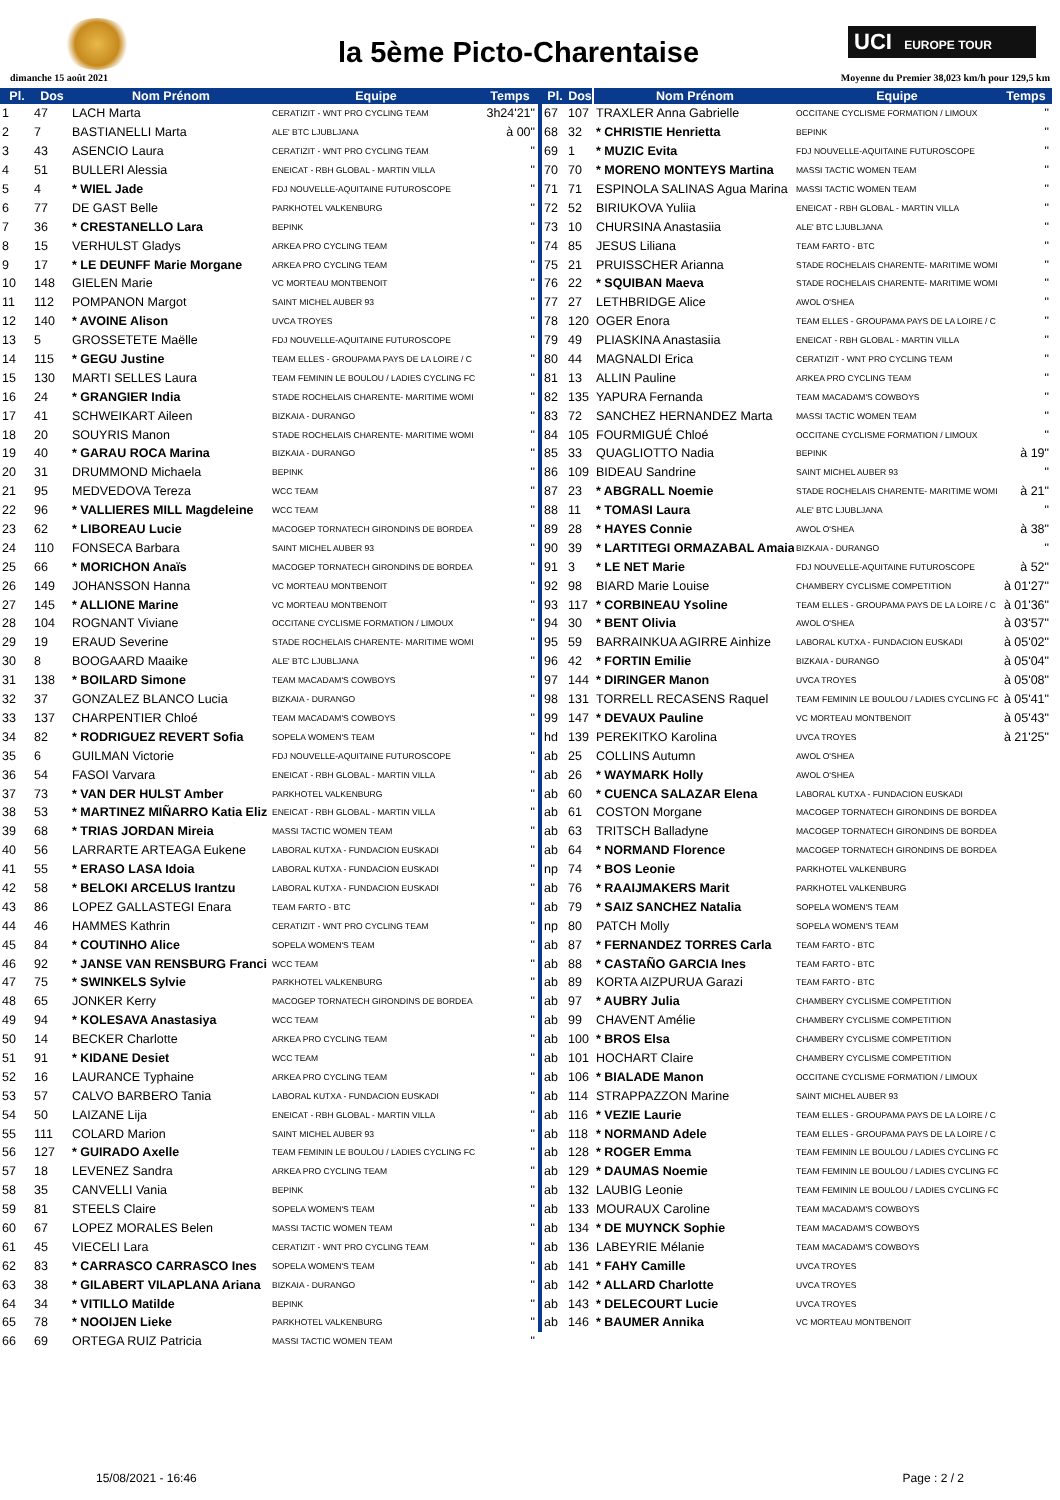la 5ème Picto-Charentaise
UCI EUROPE TOUR
dimanche 15 août 2021
Moyenne du Premier 38,023 km/h pour 129,5 km
| Pl. | Dos | Nom Prénom | Equipe | Temps |
| --- | --- | --- | --- | --- |
| 1 | 47 | LACH Marta | CERATIZIT - WNT PRO CYCLING TEAM | 3h24'21" |
| 2 | 7 | BASTIANELLI Marta | ALE' BTC LJUBLJANA | à 00" |
| 3 | 43 | ASENCIO Laura | CERATIZIT - WNT PRO CYCLING TEAM | " |
| 4 | 51 | BULLERI Alessia | ENEICAT - RBH GLOBAL - MARTIN VILLA | " |
| 5 | 4 | * WIEL Jade | FDJ NOUVELLE-AQUITAINE FUTUROSCOPE | " |
| 6 | 77 | DE GAST Belle | PARKHOTEL VALKENBURG | " |
| 7 | 36 | * CRESTANELLO Lara | BEPINK | " |
| 8 | 15 | VERHULST Gladys | ARKEA PRO CYCLING TEAM | " |
| 9 | 17 | * LE DEUNFF Marie Morgane | ARKEA PRO CYCLING TEAM | " |
| 10 | 148 | GIELEN Marie | VC MORTEAU MONTBENOIT | " |
| 11 | 112 | POMPANON Margot | SAINT MICHEL AUBER 93 | " |
| 12 | 140 | * AVOINE Alison | UVCA TROYES | " |
| 13 | 5 | GROSSETETE Maëlle | FDJ NOUVELLE-AQUITAINE FUTUROSCOPE | " |
| 14 | 115 | * GEGU Justine | TEAM ELLES - GROUPAMA PAYS DE LA LOIRE / C | " |
| 15 | 130 | MARTI SELLES Laura | TEAM FEMININ LE BOULOU / LADIES CYCLING FC | " |
| 16 | 24 | * GRANGIER India | STADE ROCHELAIS CHARENTE- MARITIME WOMI | " |
| 17 | 41 | SCHWEIKART Aileen | BIZKAIA - DURANGO | " |
| 18 | 20 | SOUYRIS Manon | STADE ROCHELAIS CHARENTE- MARITIME WOMI | " |
| 19 | 40 | * GARAU ROCA Marina | BIZKAIA - DURANGO | " |
| 20 | 31 | DRUMMOND Michaela | BEPINK | " |
| 21 | 95 | MEDVEDOVA Tereza | WCC TEAM | " |
| 22 | 96 | * VALLIERES MILL Magdeleine | WCC TEAM | " |
| 23 | 62 | * LIBOREAU Lucie | MACOGEP TORNATECH GIRONDINS DE BORDEA | " |
| 24 | 110 | FONSECA Barbara | SAINT MICHEL AUBER 93 | " |
| 25 | 66 | * MORICHON Anaïs | MACOGEP TORNATECH GIRONDINS DE BORDEA | " |
| 26 | 149 | JOHANSSON Hanna | VC MORTEAU MONTBENOIT | " |
| 27 | 145 | * ALLIONE Marine | VC MORTEAU MONTBENOIT | " |
| 28 | 104 | ROGNANT Viviane | OCCITANE CYCLISME FORMATION / LIMOUX | " |
| 29 | 19 | ERAUD Severine | STADE ROCHELAIS CHARENTE- MARITIME WOMI | " |
| 30 | 8 | BOOGAARD Maaike | ALE' BTC LJUBLJANA | " |
| 31 | 138 | * BOILARD Simone | TEAM MACADAM'S COWBOYS | " |
| 32 | 37 | GONZALEZ BLANCO Lucia | BIZKAIA - DURANGO | " |
| 33 | 137 | CHARPENTIER Chloé | TEAM MACADAM'S COWBOYS | " |
| 34 | 82 | * RODRIGUEZ REVERT Sofia | SOPELA WOMEN'S TEAM | " |
| 35 | 6 | GUILMAN Victorie | FDJ NOUVELLE-AQUITAINE FUTUROSCOPE | " |
| 36 | 54 | FASOI Varvara | ENEICAT - RBH GLOBAL - MARTIN VILLA | " |
| 37 | 73 | * VAN DER HULST Amber | PARKHOTEL VALKENBURG | " |
| 38 | 53 | * MARTINEZ MIÑARRO Katia Eliz | ENEICAT - RBH GLOBAL - MARTIN VILLA | " |
| 39 | 68 | * TRIAS JORDAN Mireia | MASSI TACTIC WOMEN TEAM | " |
| 40 | 56 | LARRARTE ARTEAGA Eukene | LABORAL KUTXA - FUNDACION EUSKADI | " |
| 41 | 55 | * ERASO LASA Idoia | LABORAL KUTXA - FUNDACION EUSKADI | " |
| 42 | 58 | * BELOKI ARCELUS Irantzu | LABORAL KUTXA - FUNDACION EUSKADI | " |
| 43 | 86 | LOPEZ GALLASTEGI Enara | TEAM FARTO - BTC | " |
| 44 | 46 | HAMMES Kathrin | CERATIZIT - WNT PRO CYCLING TEAM | " |
| 45 | 84 | * COUTINHO Alice | SOPELA WOMEN'S TEAM | " |
| 46 | 92 | * JANSE VAN RENSBURG Franci | WCC TEAM | " |
| 47 | 75 | * SWINKELS Sylvie | PARKHOTEL VALKENBURG | " |
| 48 | 65 | JONKER Kerry | MACOGEP TORNATECH GIRONDINS DE BORDEA | " |
| 49 | 94 | * KOLESAVA Anastasiya | WCC TEAM | " |
| 50 | 14 | BECKER Charlotte | ARKEA PRO CYCLING TEAM | " |
| 51 | 91 | * KIDANE Desiet | WCC TEAM | " |
| 52 | 16 | LAURANCE Typhaine | ARKEA PRO CYCLING TEAM | " |
| 53 | 57 | CALVO BARBERO Tania | LABORAL KUTXA - FUNDACION EUSKADI | " |
| 54 | 50 | LAIZANE Lija | ENEICAT - RBH GLOBAL - MARTIN VILLA | " |
| 55 | 111 | COLARD Marion | SAINT MICHEL AUBER 93 | " |
| 56 | 127 | * GUIRADO Axelle | TEAM FEMININ LE BOULOU / LADIES CYCLING FC | " |
| 57 | 18 | LEVENEZ Sandra | ARKEA PRO CYCLING TEAM | " |
| 58 | 35 | CANVELLI Vania | BEPINK | " |
| 59 | 81 | STEELS Claire | SOPELA WOMEN'S TEAM | " |
| 60 | 67 | LOPEZ MORALES Belen | MASSI TACTIC WOMEN TEAM | " |
| 61 | 45 | VIECELI Lara | CERATIZIT - WNT PRO CYCLING TEAM | " |
| 62 | 83 | * CARRASCO CARRASCO Ines | SOPELA WOMEN'S TEAM | " |
| 63 | 38 | * GILABERT VILAPLANA Ariana | BIZKAIA - DURANGO | " |
| 64 | 34 | * VITILLO Matilde | BEPINK | " |
| 65 | 78 | * NOOIJEN Lieke | PARKHOTEL VALKENBURG | " |
| 66 | 69 | ORTEGA RUIZ Patricia | MASSI TACTIC WOMEN TEAM | " |
| Pl. | Dos | Nom Prénom | Equipe | Temps |
| --- | --- | --- | --- | --- |
| 67 | 107 | TRAXLER Anna Gabrielle | OCCITANE CYCLISME FORMATION / LIMOUX | " |
| 68 | 32 | * CHRISTIE Henrietta | BEPINK | " |
| 69 | 1 | * MUZIC Evita | FDJ NOUVELLE-AQUITAINE FUTUROSCOPE | " |
| 70 | 70 | * MORENO MONTEYS Martina | MASSI TACTIC WOMEN TEAM | " |
| 71 | 71 | ESPINOLA SALINAS Agua Marina | MASSI TACTIC WOMEN TEAM | " |
| 72 | 52 | BIRIUKOVA Yuliia | ENEICAT - RBH GLOBAL - MARTIN VILLA | " |
| 73 | 10 | CHURSINA Anastasiia | ALE' BTC LJUBLJANA | " |
| 74 | 85 | JESUS Liliana | TEAM FARTO - BTC | " |
| 75 | 21 | PRUISSCHER Arianna | STADE ROCHELAIS CHARENTE- MARITIME WOMI | " |
| 76 | 22 | * SQUIBAN Maeva | STADE ROCHELAIS CHARENTE- MARITIME WOMI | " |
| 77 | 27 | LETHBRIDGE Alice | AWOL O'SHEA | " |
| 78 | 120 | OGER Enora | TEAM ELLES - GROUPAMA PAYS DE LA LOIRE / C | " |
| 79 | 49 | PLIASKINA Anastasiia | ENEICAT - RBH GLOBAL - MARTIN VILLA | " |
| 80 | 44 | MAGNALDI Erica | CERATIZIT - WNT PRO CYCLING TEAM | " |
| 81 | 13 | ALLIN Pauline | ARKEA PRO CYCLING TEAM | " |
| 82 | 135 | YAPURA Fernanda | TEAM MACADAM'S COWBOYS | " |
| 83 | 72 | SANCHEZ HERNANDEZ Marta | MASSI TACTIC WOMEN TEAM | " |
| 84 | 105 | FOURMIGUÉ Chloé | OCCITANE CYCLISME FORMATION / LIMOUX | " |
| 85 | 33 | QUAGLIOTTO Nadia | BEPINK | à 19" |
| 86 | 109 | BIDEAU Sandrine | SAINT MICHEL AUBER 93 | " |
| 87 | 23 | * ABGRALL Noemie | STADE ROCHELAIS CHARENTE- MARITIME WOMI | à 21" |
| 88 | 11 | * TOMASI Laura | ALE' BTC LJUBLJANA | " |
| 89 | 28 | * HAYES Connie | AWOL O'SHEA | à 38" |
| 90 | 39 | * LARTITEGI ORMAZABAL Amaia | BIZKAIA - DURANGO | " |
| 91 | 3 | * LE NET Marie | FDJ NOUVELLE-AQUITAINE FUTUROSCOPE | à 52" |
| 92 | 98 | BIARD Marie Louise | CHAMBERY CYCLISME COMPETITION | à 01'27" |
| 93 | 117 | * CORBINEAU Ysoline | TEAM ELLES - GROUPAMA PAYS DE LA LOIRE / C | à 01'36" |
| 94 | 30 | * BENT Olivia | AWOL O'SHEA | à 03'57" |
| 95 | 59 | BARRAINKUA AGIRRE Ainhize | LABORAL KUTXA - FUNDACION EUSKADI | à 05'02" |
| 96 | 42 | * FORTIN Emilie | BIZKAIA - DURANGO | à 05'04" |
| 97 | 144 | * DIRINGER Manon | UVCA TROYES | à 05'08" |
| 98 | 131 | TORRELL RECASENS Raquel | TEAM FEMININ LE BOULOU / LADIES CYCLING FC | à 05'41" |
| 99 | 147 | * DEVAUX Pauline | VC MORTEAU MONTBENOIT | à 05'43" |
| hd | 139 | PEREKITKO Karolina | UVCA TROYES | à 21'25" |
| ab | 25 | COLLINS Autumn | AWOL O'SHEA | |
| ab | 26 | * WAYMARK Holly | AWOL O'SHEA | |
| ab | 60 | * CUENCA SALAZAR Elena | LABORAL KUTXA - FUNDACION EUSKADI | |
| ab | 61 | COSTON Morgane | MACOGEP TORNATECH GIRONDINS DE BORDEA | |
| ab | 63 | TRITSCH Balladyne | MACOGEP TORNATECH GIRONDINS DE BORDEA | |
| ab | 64 | * NORMAND Florence | MACOGEP TORNATECH GIRONDINS DE BORDEA | |
| np | 74 | * BOS Leonie | PARKHOTEL VALKENBURG | |
| ab | 76 | * RAAIJMAKERS Marit | PARKHOTEL VALKENBURG | |
| ab | 79 | * SAIZ SANCHEZ Natalia | SOPELA WOMEN'S TEAM | |
| np | 80 | PATCH Molly | SOPELA WOMEN'S TEAM | |
| ab | 87 | * FERNANDEZ TORRES Carla | TEAM FARTO - BTC | |
| ab | 88 | * CASTAÑO GARCIA Ines | TEAM FARTO - BTC | |
| ab | 89 | KORTA AIZPURUA Garazi | TEAM FARTO - BTC | |
| ab | 97 | * AUBRY Julia | CHAMBERY CYCLISME COMPETITION | |
| ab | 99 | CHAVENT Amélie | CHAMBERY CYCLISME COMPETITION | |
| ab | 100 | * BROS Elsa | CHAMBERY CYCLISME COMPETITION | |
| ab | 101 | HOCHART Claire | CHAMBERY CYCLISME COMPETITION | |
| ab | 106 | * BIALADE Manon | OCCITANE CYCLISME FORMATION / LIMOUX | |
| ab | 114 | STRAPPAZZON Marine | SAINT MICHEL AUBER 93 | |
| ab | 116 | * VEZIE Laurie | TEAM ELLES - GROUPAMA PAYS DE LA LOIRE / C | |
| ab | 118 | * NORMAND Adele | TEAM ELLES - GROUPAMA PAYS DE LA LOIRE / C | |
| ab | 128 | * ROGER Emma | TEAM FEMININ LE BOULOU / LADIES CYCLING FC | |
| ab | 129 | * DAUMAS Noemie | TEAM FEMININ LE BOULOU / LADIES CYCLING FC | |
| ab | 132 | LAUBIG Leonie | TEAM FEMININ LE BOULOU / LADIES CYCLING FC | |
| ab | 133 | MOURAUX Caroline | TEAM MACADAM'S COWBOYS | |
| ab | 134 | * DE MUYNCK Sophie | TEAM MACADAM'S COWBOYS | |
| ab | 136 | LABEYRIE Mélanie | TEAM MACADAM'S COWBOYS | |
| ab | 141 | * FAHY Camille | UVCA TROYES | |
| ab | 142 | * ALLARD Charlotte | UVCA TROYES | |
| ab | 143 | * DELECOURT Lucie | UVCA TROYES | |
| ab | 146 | * BAUMER Annika | VC MORTEAU MONTBENOIT | |
15/08/2021 - 16:46 Page : 2 / 2